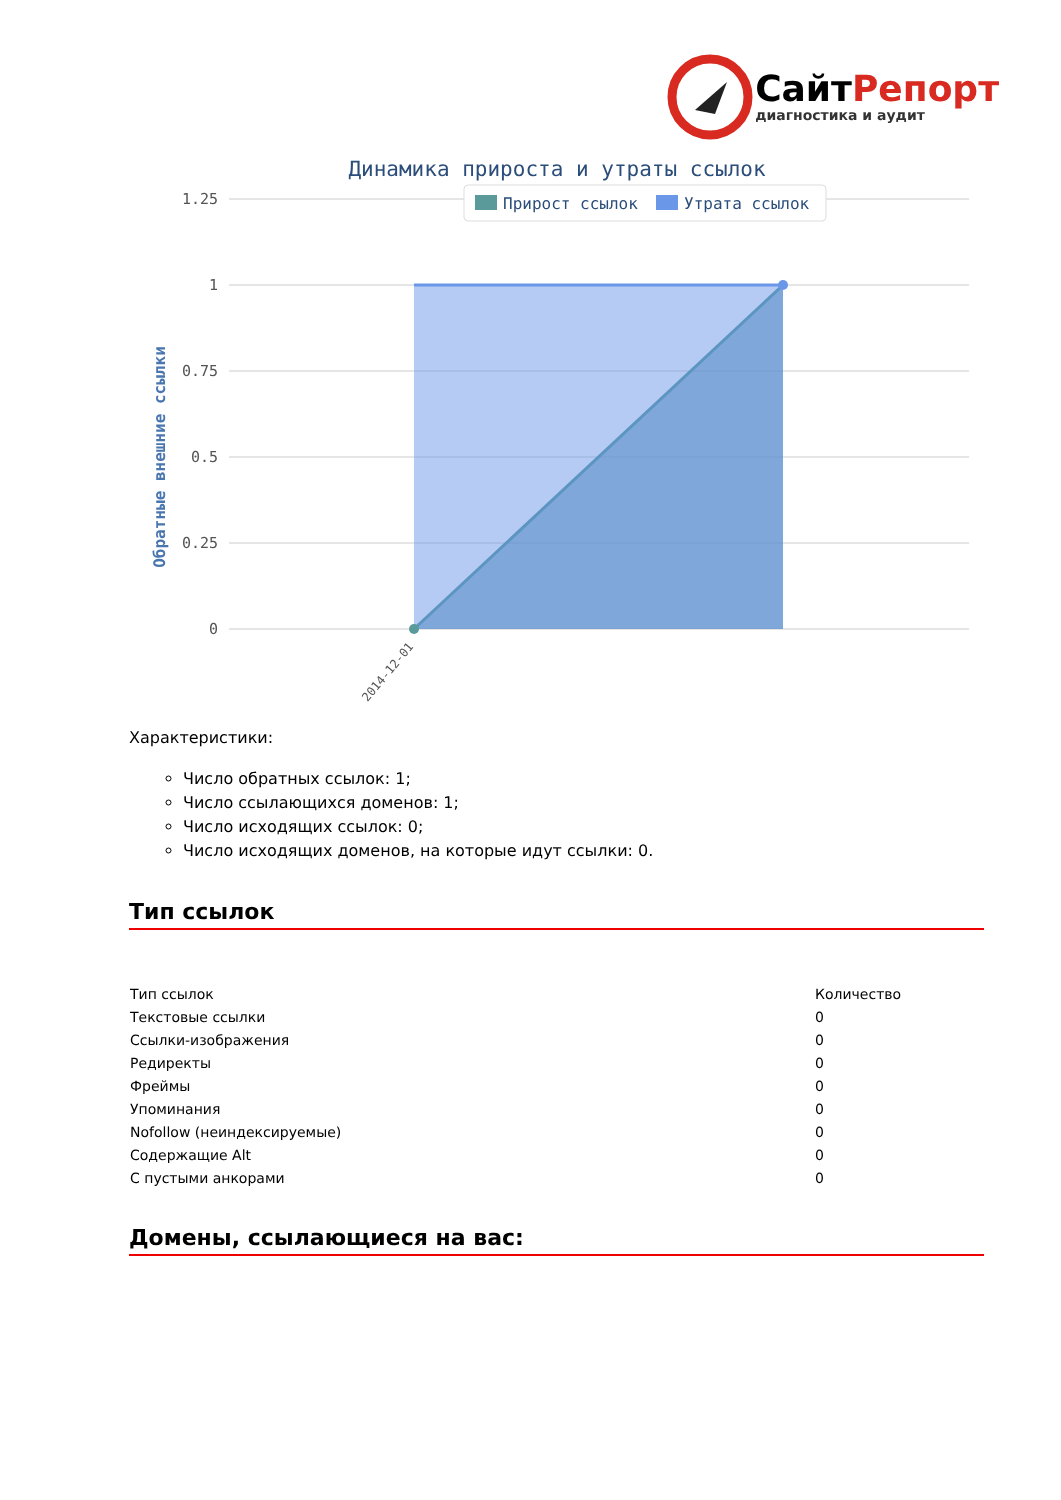СайтРепорт
диагностика и аудит
Динамика прироста и утраты ссылок
1.25
1
0.75
0.5
0.25
0
Прирост ссылок
Утрата ссылок
Обратные внешние ссылки
2014-12-01
Характеристики:
Число обратных ссылок: 1;
Число ссылающихся доменов: 1;
Число исходящих ссылок: 0;
Число исходящих доменов, на которые идут ссылки: 0.
Тип ссылок
| Тип ссылок | Количество |
| Текстовые ссылки | 0 |
| Ссылки-изображения | 0 |
| Редиректы | 0 |
| Фреймы | 0 |
| Упоминания | 0 |
| Nofollow (неиндексируемые) | 0 |
| Содержащие Alt | 0 |
| С пустыми анкорами | 0 |
Домены, ссылающиеся на вас: